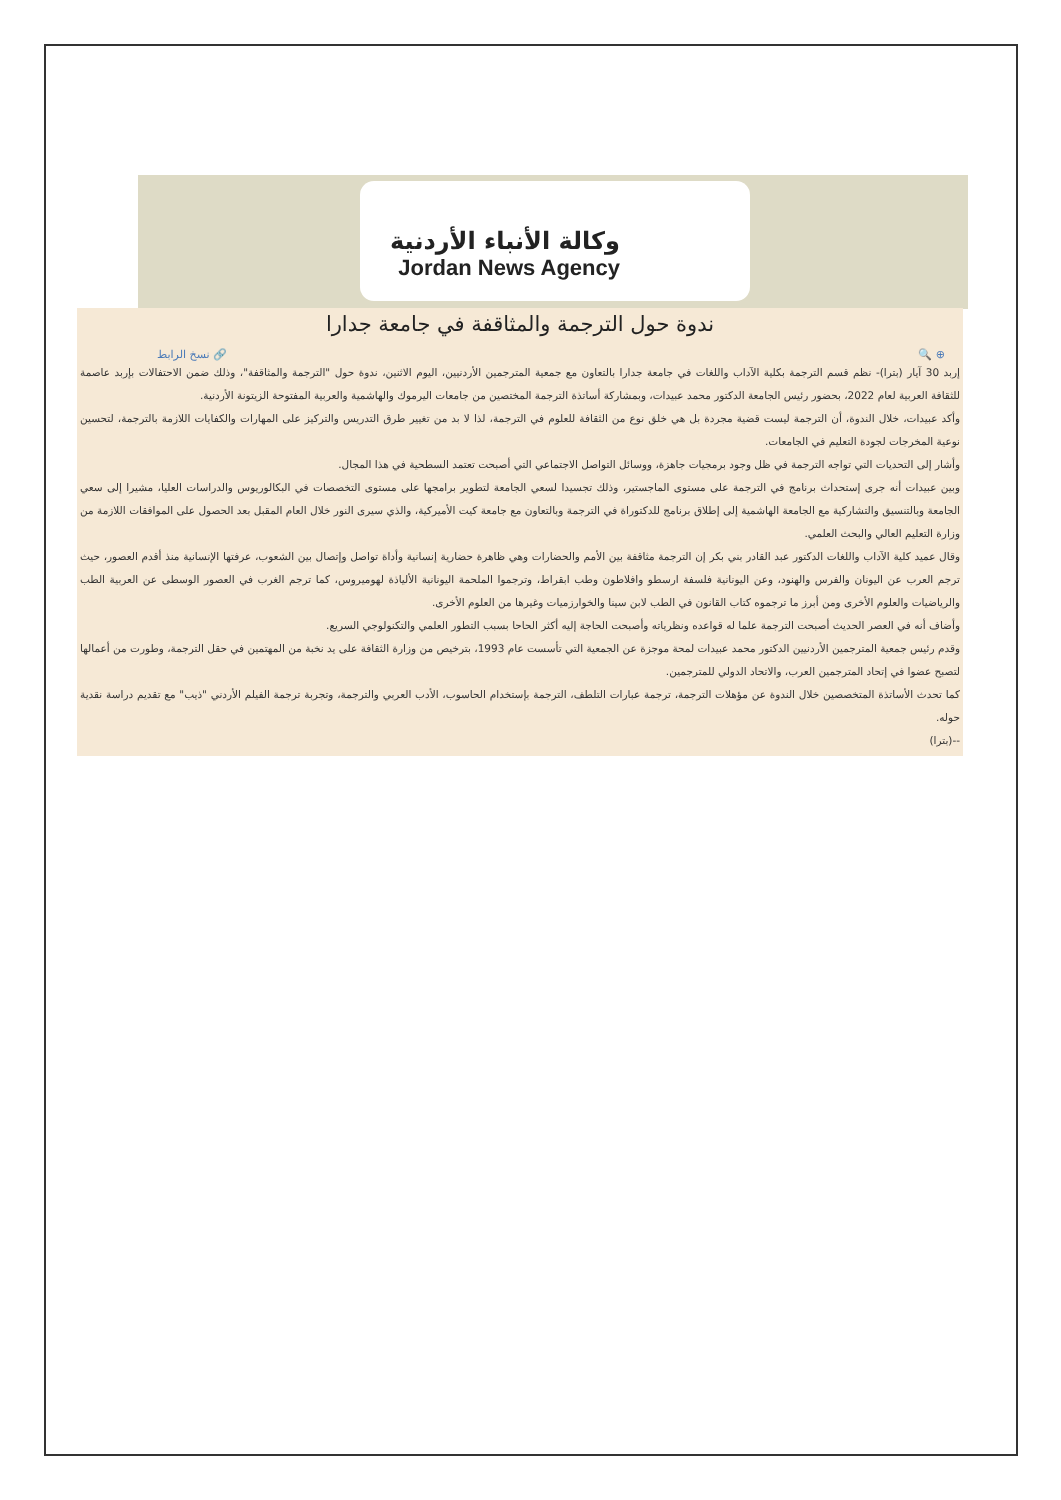وكالة الأنباء الأردنية
Jordan News Agency
ندوة حول الترجمة والمثاقفة في جامعة جدارا
⊕ 🔍 🔗 نسخ الرابط
إربد 30 آيار (بترا)- نظم قسم الترجمة بكلية الآداب واللغات في جامعة جدارا بالتعاون مع جمعية المترجمين الأردنيين، اليوم الاثنين، ندوة حول "الترجمة والمثاقفة"، وذلك ضمن الاحتفالات بإربد عاصمة للثقافة العربية لعام 2022، بحضور رئيس الجامعة الدكتور محمد عبيدات، وبمشاركة أساتذة الترجمة المختصين من جامعات اليرموك والهاشمية والعربية المفتوحة الزيتونة الأردنية.
وأكد عبيدات، خلال الندوة، أن الترجمة ليست قضية مجردة بل هي خلق نوع من الثقافة للعلوم في الترجمة، لذا لا بد من تغيير طرق التدريس والتركيز على المهارات والكفايات اللازمة بالترجمة، لتحسين نوعية المخرجات لجودة التعليم في الجامعات.
وأشار إلى التحديات التي تواجه الترجمة في ظل وجود برمجيات جاهزة، ووسائل التواصل الاجتماعي التي أصبحت تعتمد السطحية في هذا المجال.
وبين عبيدات أنه جرى إستحداث برنامج في الترجمة على مستوى الماجستير، وذلك تجسيدا لسعي الجامعة لتطوير برامجها على مستوى التخصصات في البكالوريوس والدراسات العليا، مشيرا إلى سعي الجامعة وبالتنسيق والتشاركية مع الجامعة الهاشمية إلى إطلاق برنامج للدكتوراة في الترجمة وبالتعاون مع جامعة كيت الأميركية، والذي سيرى النور خلال العام المقبل بعد الحصول على الموافقات اللازمة من وزارة التعليم العالي والبحث العلمي.
وقال عميد كلية الآداب واللغات الدكتور عبد القادر بني بكر إن الترجمة مثاقفة بين الأمم والحضارات وهي ظاهرة حضارية إنسانية وأداة تواصل وإتصال بين الشعوب، عرفتها الإنسانية منذ أقدم العصور، حيث ترجم العرب عن اليونان والفرس والهنود، وعن اليونانية فلسفة ارسطو وافلاطون وطب ابقراط، وترجموا الملحمة اليونانية الألياذة لهوميروس، كما ترجم الغرب في العصور الوسطى عن العربية الطب والرياضيات والعلوم الأخرى ومن أبرز ما ترجموه كتاب القانون في الطب لابن سينا والخوارزميات وغيرها من العلوم الأخرى.
وأضاف أنه في العصر الحديث أصبحت الترجمة علما له قواعده ونظرياته وأصبحت الحاجة إليه أكثر الحاحا بسبب التطور العلمي والتكنولوجي السريع.
وقدم رئيس جمعية المترجمين الأردنيين الدكتور محمد عبيدات لمحة موجزة عن الجمعية التي تأسست عام 1993، بترخيص من وزارة الثقافة على يد نخبة من المهتمين في حقل الترجمة، وطورت من أعمالها لتصبح عضوا في إتحاد المترجمين العرب، والاتحاد الدولي للمترجمين.
كما تحدث الأساتذة المتخصصين خلال الندوة عن مؤهلات الترجمة، ترجمة عبارات التلطف، الترجمة بإستخدام الحاسوب، الأدب العربي والترجمة، وتجربة ترجمة الفيلم الأردني "ذيب" مع تقديم دراسة نقدية حوله.
--(بترا)